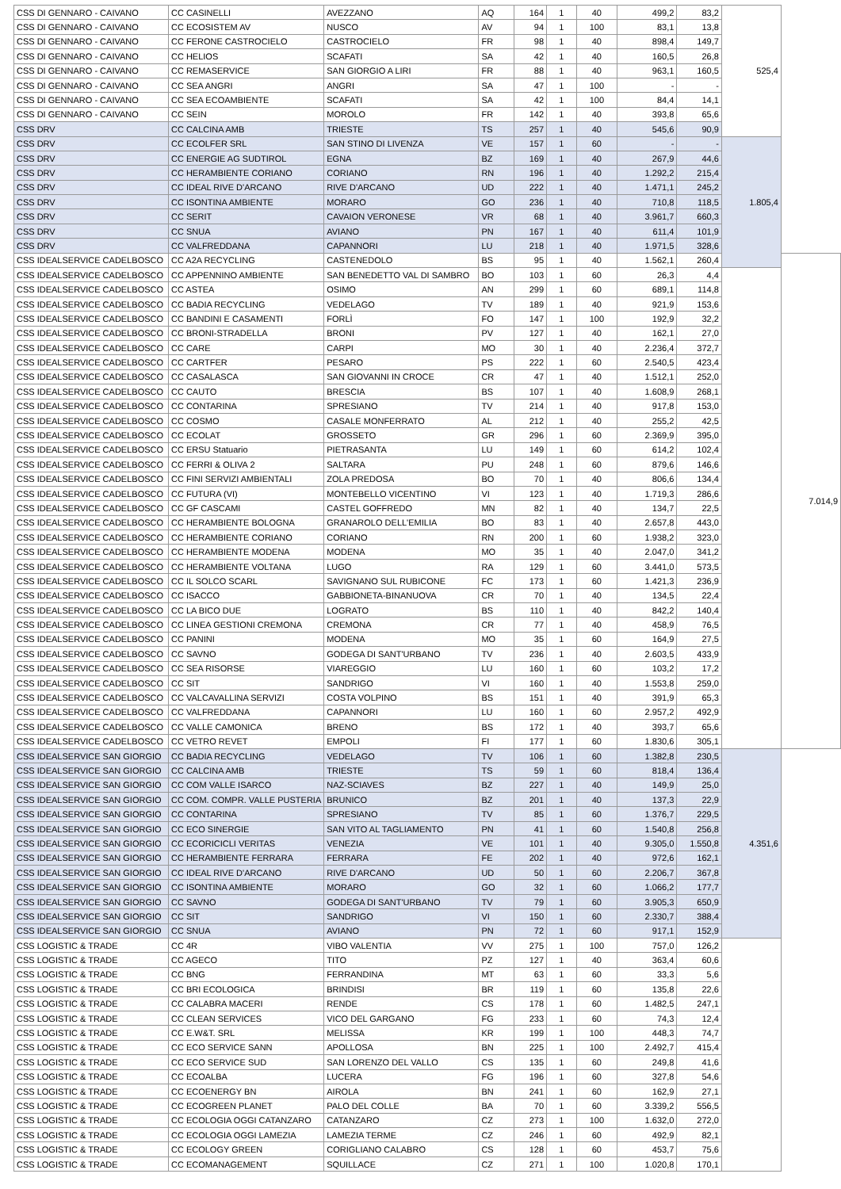| CSS DI GENNARO - CAIVANO | CC CASINELLI | AVEZZANO | AQ | 164 | 1 | 40 | 499,2 | 83,2 | 525,4 | |
| CSS DI GENNARO - CAIVANO | CC ECOSISTEM AV | NUSCO | AV | 94 | 1 | 100 | 83,1 | 13,8 | | |
| CSS DI GENNARO - CAIVANO | CC FERONE CASTROCIELO | CASTROCIELO | FR | 98 | 1 | 40 | 898,4 | 149,7 | | |
| CSS DI GENNARO - CAIVANO | CC HELIOS | SCAFATI | SA | 42 | 1 | 40 | 160,5 | 26,8 | | |
| CSS DI GENNARO - CAIVANO | CC REMASERVICE | SAN GIORGIO A LIRI | FR | 88 | 1 | 40 | 963,1 | 160,5 | | |
| CSS DI GENNARO - CAIVANO | CC SEA ANGRI | ANGRI | SA | 47 | 1 | 100 | - | - | | |
| CSS DI GENNARO - CAIVANO | CC SEA ECOAMBIENTE | SCAFATI | SA | 42 | 1 | 100 | 84,4 | 14,1 | | |
| CSS DI GENNARO - CAIVANO | CC SEIN | MOROLO | FR | 142 | 1 | 40 | 393,8 | 65,6 | | |
| CSS DRV | CC CALCINA AMB | TRIESTE | TS | 257 | 1 | 40 | 545,6 | 90,9 | | |
| CSS DRV | CC ECOLFER SRL | SAN STINO DI LIVENZA | VE | 157 | 1 | 60 | - | - | 1.805,4 | |
| CSS DRV | CC ENERGIE AG SUDTIROL | EGNA | BZ | 169 | 1 | 40 | 267,9 | 44,6 | | |
| CSS DRV | CC HERAMBIENTE CORIANO | CORIANO | RN | 196 | 1 | 40 | 1.292,2 | 215,4 | | |
| CSS DRV | CC IDEAL RIVE D'ARCANO | RIVE D'ARCANO | UD | 222 | 1 | 40 | 1.471,1 | 245,2 | | |
| CSS DRV | CC ISONTINA AMBIENTE | MORARO | GO | 236 | 1 | 40 | 710,8 | 118,5 | | |
| CSS DRV | CC SERIT | CAVAION VERONESE | VR | 68 | 1 | 40 | 3.961,7 | 660,3 | | |
| CSS DRV | CC SNUA | AVIANO | PN | 167 | 1 | 40 | 611,4 | 101,9 | | |
| CSS DRV | CC VALFREDDANA | CAPANNORI | LU | 218 | 1 | 40 | 1.971,5 | 328,6 | | |
| CSS IDEALSERVICE CADELBOSCO | CC A2A RECYCLING | CASTENEDOLO | BS | 95 | 1 | 40 | 1.562,1 | 260,4 | | 7.014,9 |
| CSS IDEALSERVICE CADELBOSCO | CC APPENNINO AMBIENTE | SAN BENEDETTO VAL DI SAMBRO | BO | 103 | 1 | 60 | 26,3 | 4,4 | | |
| CSS IDEALSERVICE CADELBOSCO | CC ASTEA | OSIMO | AN | 299 | 1 | 60 | 689,1 | 114,8 | | |
| CSS IDEALSERVICE CADELBOSCO | CC BADIA RECYCLING | VEDELAGO | TV | 189 | 1 | 40 | 921,9 | 153,6 | | |
| CSS IDEALSERVICE CADELBOSCO | CC BANDINI E CASAMENTI | FORLÌ | FO | 147 | 1 | 100 | 192,9 | 32,2 | | |
| CSS IDEALSERVICE CADELBOSCO | CC BRONI-STRADELLA | BRONI | PV | 127 | 1 | 40 | 162,1 | 27,0 | | |
| CSS IDEALSERVICE CADELBOSCO | CC CARE | CARPI | MO | 30 | 1 | 40 | 2.236,4 | 372,7 | | |
| CSS IDEALSERVICE CADELBOSCO | CC CARTFER | PESARO | PS | 222 | 1 | 60 | 2.540,5 | 423,4 | | |
| CSS IDEALSERVICE CADELBOSCO | CC CASALASCA | SAN GIOVANNI IN CROCE | CR | 47 | 1 | 40 | 1.512,1 | 252,0 | | |
| CSS IDEALSERVICE CADELBOSCO | CC CAUTO | BRESCIA | BS | 107 | 1 | 40 | 1.608,9 | 268,1 | | |
| CSS IDEALSERVICE CADELBOSCO | CC CONTARINA | SPRESIANO | TV | 214 | 1 | 40 | 917,8 | 153,0 | | |
| CSS IDEALSERVICE CADELBOSCO | CC COSMO | CASALE MONFERRATO | AL | 212 | 1 | 40 | 255,2 | 42,5 | | |
| CSS IDEALSERVICE CADELBOSCO | CC ECOLAT | GROSSETO | GR | 296 | 1 | 60 | 2.369,9 | 395,0 | | |
| CSS IDEALSERVICE CADELBOSCO | CC ERSU Statuario | PIETRASANTA | LU | 149 | 1 | 60 | 614,2 | 102,4 | | |
| CSS IDEALSERVICE CADELBOSCO | CC FERRI & OLIVA 2 | SALTARA | PU | 248 | 1 | 60 | 879,6 | 146,6 | | |
| CSS IDEALSERVICE CADELBOSCO | CC FINI SERVIZI AMBIENTALI | ZOLA PREDOSA | BO | 70 | 1 | 40 | 806,6 | 134,4 | | |
| CSS IDEALSERVICE CADELBOSCO | CC FUTURA (VI) | MONTEBELLO VICENTINO | VI | 123 | 1 | 40 | 1.719,3 | 286,6 | | |
| CSS IDEALSERVICE CADELBOSCO | CC GF CASCAMI | CASTEL GOFFREDO | MN | 82 | 1 | 40 | 134,7 | 22,5 | | |
| CSS IDEALSERVICE CADELBOSCO | CC HERAMBIENTE BOLOGNA | GRANAROLO DELL'EMILIA | BO | 83 | 1 | 40 | 2.657,8 | 443,0 | | |
| CSS IDEALSERVICE CADELBOSCO | CC HERAMBIENTE CORIANO | CORIANO | RN | 200 | 1 | 60 | 1.938,2 | 323,0 | | |
| CSS IDEALSERVICE CADELBOSCO | CC HERAMBIENTE MODENA | MODENA | MO | 35 | 1 | 40 | 2.047,0 | 341,2 | | |
| CSS IDEALSERVICE CADELBOSCO | CC HERAMBIENTE VOLTANA | LUGO | RA | 129 | 1 | 60 | 3.441,0 | 573,5 | | |
| CSS IDEALSERVICE CADELBOSCO | CC IL SOLCO SCARL | SAVIGNANO SUL RUBICONE | FC | 173 | 1 | 60 | 1.421,3 | 236,9 | | |
| CSS IDEALSERVICE CADELBOSCO | CC ISACCO | GABBIONETA-BINANUOVA | CR | 70 | 1 | 40 | 134,5 | 22,4 | | |
| CSS IDEALSERVICE CADELBOSCO | CC LA BICO DUE | LOGRATO | BS | 110 | 1 | 40 | 842,2 | 140,4 | | |
| CSS IDEALSERVICE CADELBOSCO | CC LINEA GESTIONI CREMONA | CREMONA | CR | 77 | 1 | 40 | 458,9 | 76,5 | | |
| CSS IDEALSERVICE CADELBOSCO | CC PANINI | MODENA | MO | 35 | 1 | 60 | 164,9 | 27,5 | | |
| CSS IDEALSERVICE CADELBOSCO | CC SAVNO | GODEGA DI SANT'URBANO | TV | 236 | 1 | 40 | 2.603,5 | 433,9 | | |
| CSS IDEALSERVICE CADELBOSCO | CC SEA RISORSE | VIAREGGIO | LU | 160 | 1 | 60 | 103,2 | 17,2 | | |
| CSS IDEALSERVICE CADELBOSCO | CC SIT | SANDRIGO | VI | 160 | 1 | 40 | 1.553,8 | 259,0 | | |
| CSS IDEALSERVICE CADELBOSCO | CC VALCAVALLINA SERVIZI | COSTA VOLPINO | BS | 151 | 1 | 40 | 391,9 | 65,3 | | |
| CSS IDEALSERVICE CADELBOSCO | CC VALFREDDANA | CAPANNORI | LU | 160 | 1 | 60 | 2.957,2 | 492,9 | | |
| CSS IDEALSERVICE CADELBOSCO | CC VALLE CAMONICA | BRENO | BS | 172 | 1 | 40 | 393,7 | 65,6 | | |
| CSS IDEALSERVICE CADELBOSCO | CC VETRO REVET | EMPOLI | FI | 177 | 1 | 60 | 1.830,6 | 305,1 | | |
| CSS IDEALSERVICE SAN GIORGIO | CC BADIA RECYCLING | VEDELAGO | TV | 106 | 1 | 60 | 1.382,8 | 230,5 | 4.351,6 | |
| CSS IDEALSERVICE SAN GIORGIO | CC CALCINA AMB | TRIESTE | TS | 59 | 1 | 60 | 818,4 | 136,4 | | |
| CSS IDEALSERVICE SAN GIORGIO | CC COM VALLE ISARCO | NAZ-SCIAVES | BZ | 227 | 1 | 40 | 149,9 | 25,0 | | |
| CSS IDEALSERVICE SAN GIORGIO | CC COM. COMPR. VALLE PUSTERIA | BRUNICO | BZ | 201 | 1 | 40 | 137,3 | 22,9 | | |
| CSS IDEALSERVICE SAN GIORGIO | CC CONTARINA | SPRESIANO | TV | 85 | 1 | 60 | 1.376,7 | 229,5 | | |
| CSS IDEALSERVICE SAN GIORGIO | CC ECO SINERGIE | SAN VITO AL TAGLIAMENTO | PN | 41 | 1 | 60 | 1.540,8 | 256,8 | | |
| CSS IDEALSERVICE SAN GIORGIO | CC ECORICICLI VERITAS | VENEZIA | VE | 101 | 1 | 40 | 9.305,0 | 1.550,8 | | |
| CSS IDEALSERVICE SAN GIORGIO | CC HERAMBIENTE FERRARA | FERRARA | FE | 202 | 1 | 40 | 972,6 | 162,1 | | |
| CSS IDEALSERVICE SAN GIORGIO | CC IDEAL RIVE D'ARCANO | RIVE D'ARCANO | UD | 50 | 1 | 60 | 2.206,7 | 367,8 | | |
| CSS IDEALSERVICE SAN GIORGIO | CC ISONTINA AMBIENTE | MORARO | GO | 32 | 1 | 60 | 1.066,2 | 177,7 | | |
| CSS IDEALSERVICE SAN GIORGIO | CC SAVNO | GODEGA DI SANT'URBANO | TV | 79 | 1 | 60 | 3.905,3 | 650,9 | | |
| CSS IDEALSERVICE SAN GIORGIO | CC SIT | SANDRIGO | VI | 150 | 1 | 60 | 2.330,7 | 388,4 | | |
| CSS IDEALSERVICE SAN GIORGIO | CC SNUA | AVIANO | PN | 72 | 1 | 60 | 917,1 | 152,9 | | |
| CSS LOGISTIC & TRADE | CC 4R | VIBO VALENTIA | VV | 275 | 1 | 100 | 757,0 | 126,2 | | |
| CSS LOGISTIC & TRADE | CC AGECO | TITO | PZ | 127 | 1 | 40 | 363,4 | 60,6 | | |
| CSS LOGISTIC & TRADE | CC BNG | FERRANDINA | MT | 63 | 1 | 60 | 33,3 | 5,6 | | |
| CSS LOGISTIC & TRADE | CC BRI ECOLOGICA | BRINDISI | BR | 119 | 1 | 60 | 135,8 | 22,6 | | |
| CSS LOGISTIC & TRADE | CC CALABRA MACERI | RENDE | CS | 178 | 1 | 60 | 1.482,5 | 247,1 | | |
| CSS LOGISTIC & TRADE | CC CLEAN SERVICES | VICO DEL GARGANO | FG | 233 | 1 | 60 | 74,3 | 12,4 | | |
| CSS LOGISTIC & TRADE | CC E.W&T. SRL | MELISSA | KR | 199 | 1 | 100 | 448,3 | 74,7 | | |
| CSS LOGISTIC & TRADE | CC ECO SERVICE SANN | APOLLOSA | BN | 225 | 1 | 100 | 2.492,7 | 415,4 | | |
| CSS LOGISTIC & TRADE | CC ECO SERVICE SUD | SAN LORENZO DEL VALLO | CS | 135 | 1 | 60 | 249,8 | 41,6 | | |
| CSS LOGISTIC & TRADE | CC ECOALBA | LUCERA | FG | 196 | 1 | 60 | 327,8 | 54,6 | | |
| CSS LOGISTIC & TRADE | CC ECOENERGY BN | AIROLA | BN | 241 | 1 | 60 | 162,9 | 27,1 | | |
| CSS LOGISTIC & TRADE | CC ECOGREEN PLANET | PALO DEL COLLE | BA | 70 | 1 | 60 | 3.339,2 | 556,5 | | |
| CSS LOGISTIC & TRADE | CC ECOLOGIA OGGI CATANZARO | CATANZARO | CZ | 273 | 1 | 100 | 1.632,0 | 272,0 | | |
| CSS LOGISTIC & TRADE | CC ECOLOGIA OGGI LAMEZIA | LAMEZIA TERME | CZ | 246 | 1 | 60 | 492,9 | 82,1 | | |
| CSS LOGISTIC & TRADE | CC ECOLOGY GREEN | CORIGLIANO CALABRO | CS | 128 | 1 | 60 | 453,7 | 75,6 | | |
| CSS LOGISTIC & TRADE | CC ECOMANAGEMENT | SQUILLACE | CZ | 271 | 1 | 100 | 1.020,8 | 170,1 | | |